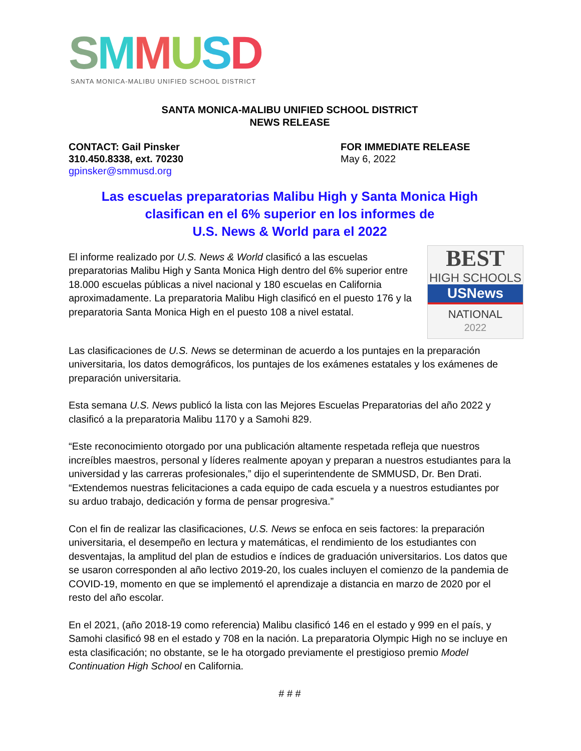SMMUSD
SANTA MONICA-MALIBU UNIFIED SCHOOL DISTRICT
SANTA MONICA-MALIBU UNIFIED SCHOOL DISTRICT
NEWS RELEASE
CONTACT: Gail Pinsker
310.450.8338, ext. 70230
gpinsker@smmusd.org
FOR IMMEDIATE RELEASE
May 6, 2022
Las escuelas preparatorias Malibu High y Santa Monica High
clasifican en el 6% superior en los informes de
U.S. News & World para el 2022
BEST
HIGH SCHOOLS
USNews
NATIONAL
2022
El informe realizado por U.S. News & World clasificó a las escuelas preparatorias Malibu High y Santa Monica High dentro del 6% superior entre 18.000 escuelas públicas a nivel nacional y 180 escuelas en California aproximadamente. La preparatoria Malibu High clasificó en el puesto 176 y la preparatoria Santa Monica High en el puesto 108 a nivel estatal.
Las clasificaciones de U.S. News se determinan de acuerdo a los puntajes en la preparación universitaria, los datos demográficos, los puntajes de los exámenes estatales y los exámenes de preparación universitaria.
Esta semana U.S. News publicó la lista con las Mejores Escuelas Preparatorias del año 2022 y clasificó a la preparatoria Malibu 1170 y a Samohi 829.
“Este reconocimiento otorgado por una publicación altamente respetada refleja que nuestros increíbles maestros, personal y líderes realmente apoyan y preparan a nuestros estudiantes para la universidad y las carreras profesionales,” dijo el superintendente de SMMUSD, Dr. Ben Drati. “Extendemos nuestras felicitaciones a cada equipo de cada escuela y a nuestros estudiantes por su arduo trabajo, dedicación y forma de pensar progresiva.”
Con el fin de realizar las clasificaciones, U.S. News se enfoca en seis factores: la preparación universitaria, el desempeño en lectura y matemáticas, el rendimiento de los estudiantes con desventajas, la amplitud del plan de estudios e índices de graduación universitarios. Los datos que se usaron corresponden al año lectivo 2019-20, los cuales incluyen el comienzo de la pandemia de COVID-19, momento en que se implementó el aprendizaje a distancia en marzo de 2020 por el resto del año escolar.
En el 2021, (año 2018-19 como referencia) Malibu clasificó 146 en el estado y 999 en el país, y Samohi clasificó 98 en el estado y 708 en la nación. La preparatoria Olympic High no se incluye en esta clasificación; no obstante, se le ha otorgado previamente el prestigioso premio Model Continuation High School en California.
# # #